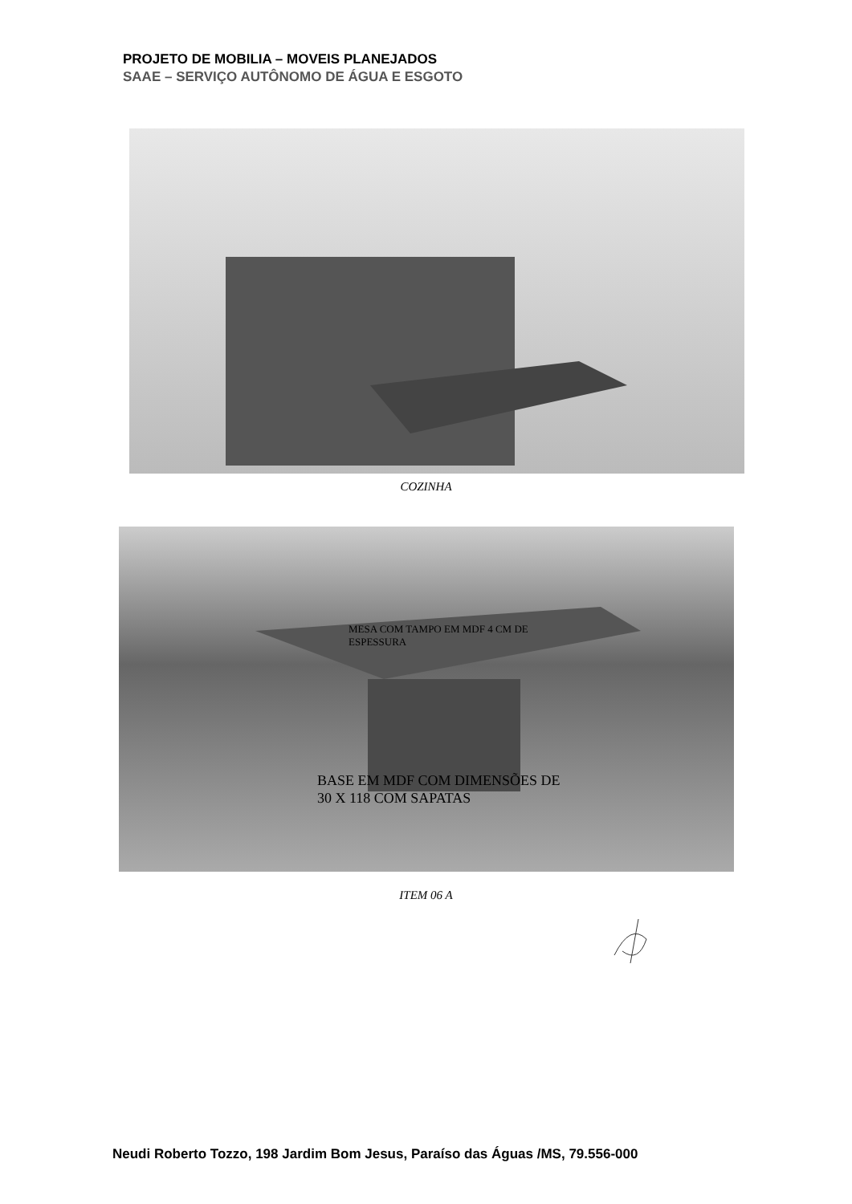PROJETO DE MOBILIA – MOVEIS PLANEJADOS
SAAE – SERVIÇO AUTÔNOMO DE ÁGUA E ESGOTO
COZINHA
MESA COM TAMPO EM MDF 4 CM DE
ESPESSURA
BASE EM MDF COM DIMENSÕES DE
30 X 118 COM SAPATAS
ITEM 06 A
Neudi Roberto Tozzo, 198 Jardim Bom Jesus, Paraíso das Águas /MS, 79.556-000